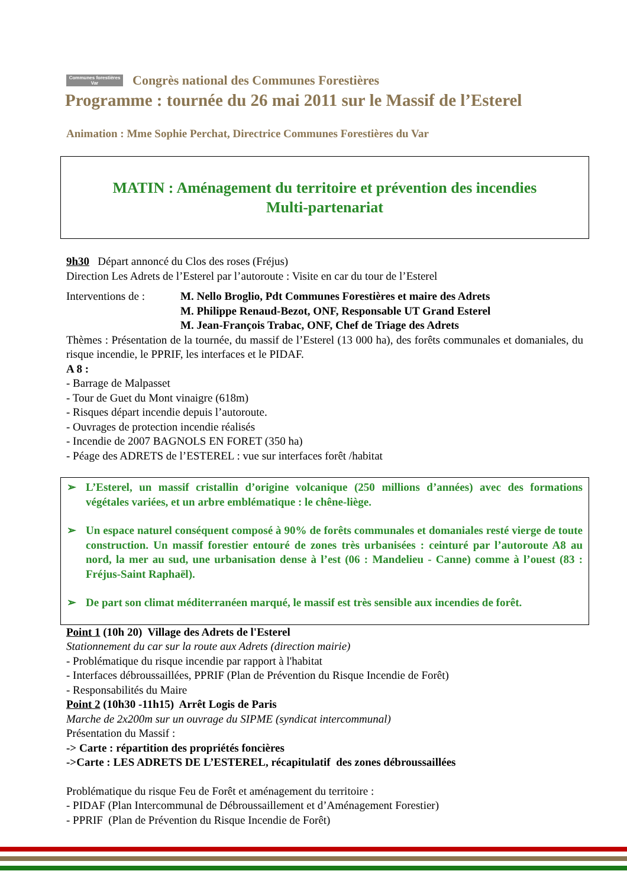Communes forestières Var
Congrès national des Communes Forestières
Programme : tournée du 26 mai 2011 sur le Massif de l’Esterel
Animation : Mme Sophie Perchat, Directrice Communes Forestières du Var
MATIN : Aménagement du territoire et prévention des incendies
Multi-partenariat
9h30 Départ annoncé du Clos des roses (Fréjus)
Direction Les Adrets de l’Esterel par l’autoroute : Visite en car du tour de l’Esterel
Interventions de :
M. Nello Broglio, Pdt Communes Forestières et maire des Adrets
M. Philippe Renaud-Bezot, ONF, Responsable UT Grand Esterel
M. Jean-François Trabac, ONF, Chef de Triage des Adrets
Thèmes : Présentation de la tournée, du massif de l’Esterel (13 000 ha), des forêts communales et domaniales, du risque incendie, le PPRIF, les interfaces et le PIDAF.
A 8 :
- Barrage de Malpasset
- Tour de Guet du Mont vinaigre (618m)
- Risques départ incendie depuis l’autoroute.
- Ouvrages de protection incendie réalisés
- Incendie de 2007 BAGNOLS EN FORET (350 ha)
- Péage des ADRETS de l’ESTEREL : vue sur interfaces forêt /habitat
➢ L’Esterel, un massif cristallin d’origine volcanique (250 millions d’années) avec des formations végétales variées, et un arbre emblématique : le chêne-liège.
➢ Un espace naturel conséquent composé à 90% de forêts communales et domaniales resté vierge de toute construction. Un massif forestier entouré de zones très urbanisées : ceinturé par l’autoroute A8 au nord, la mer au sud, une urbanisation dense à l’est (06 : Mandelieu - Canne) comme à l’ouest (83 : Fréjus-Saint Raphaël).
➢ De part son climat méditerranéen marqué, le massif est très sensible aux incendies de forêt.
Point 1 (10h 20) Village des Adrets de l'Esterel
Stationnement du car sur la route aux Adrets (direction mairie)
- Problématique du risque incendie par rapport à l'habitat
- Interfaces débroussaillées, PPRIF (Plan de Prévention du Risque Incendie de Forêt)
- Responsabilités du Maire
Point 2 (10h30 -11h15) Arrêt Logis de Paris
Marche de 2x200m sur un ouvrage du SIPME (syndicat intercommunal)
Présentation du Massif :
-> Carte : répartition des propriétés foncières
->Carte : LES ADRETS DE L’ESTEREL, récapitulatif des zones débroussaillées
Problématique du risque Feu de Forêt et aménagement du territoire :
- PIDAF (Plan Intercommunal de Débroussaillement et d’Aménagement Forestier)
- PPRIF (Plan de Prévention du Risque Incendie de Forêt)